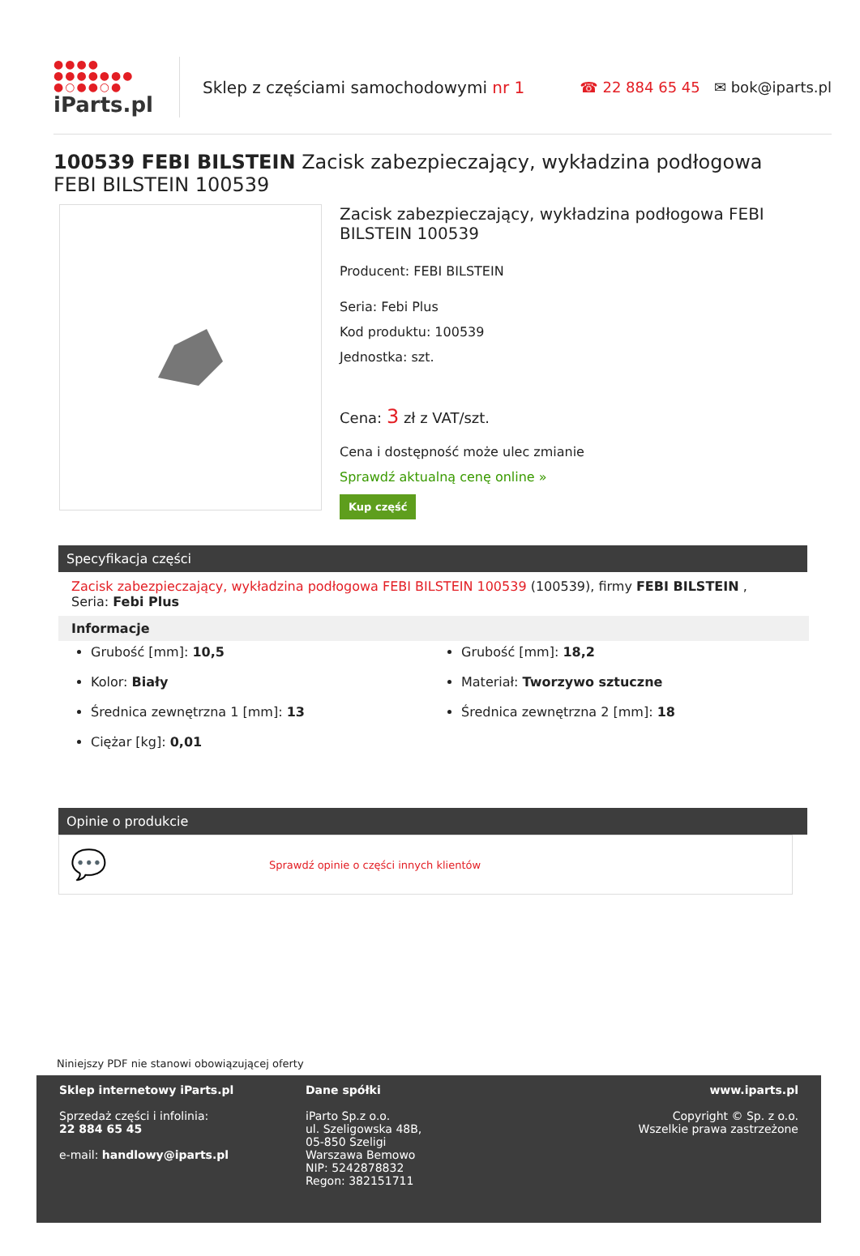●●●●
●●●●●●●
●○●●○●
iParts.pl
Sklep z częściami samochodowymi nr 1
☎ 22 884 65 45 ✉ bok@iparts.pl
100539 FEBI BILSTEIN Zacisk zabezpieczający, wykładzina podłogowa FEBI BILSTEIN 100539
Zacisk zabezpieczający, wykładzina podłogowa FEBI BILSTEIN 100539
Producent: FEBI BILSTEIN
Seria: Febi Plus
Kod produktu: 100539
Jednostka: szt.
Cena: 3 zł z VAT/szt.
Cena i dostępność może ulec zmianie
Sprawdź aktualną cenę online »
Kup część
Specyfikacja części
Zacisk zabezpieczający, wykładzina podłogowa FEBI BILSTEIN 100539 (100539), firmy FEBI BILSTEIN , Seria: Febi Plus
Informacje
Grubość [mm]: 10,5
Grubość [mm]: 18,2
Kolor: Biały
Materiał: Tworzywo sztuczne
Średnica zewnętrzna 1 [mm]: 13
Średnica zewnętrzna 2 [mm]: 18
Ciężar [kg]: 0,01
Opinie o produkcie
💬 Sprawdź opinie o części innych klientów
Niniejszy PDF nie stanowi obowiązującej oferty
Sklep internetowy iParts.pl
Sprzedaż części i infolinia:
22 884 65 45
e-mail: handlowy@iparts.pl
Dane spółki
iParto Sp.z o.o.
ul. Szeligowska 48B,
05-850 Szeligi
Warszawa Bemowo
NIP: 5242878832
Regon: 382151711
www.iparts.pl
Copyright © Sp. z o.o.
Wszelkie prawa zastrzeżone